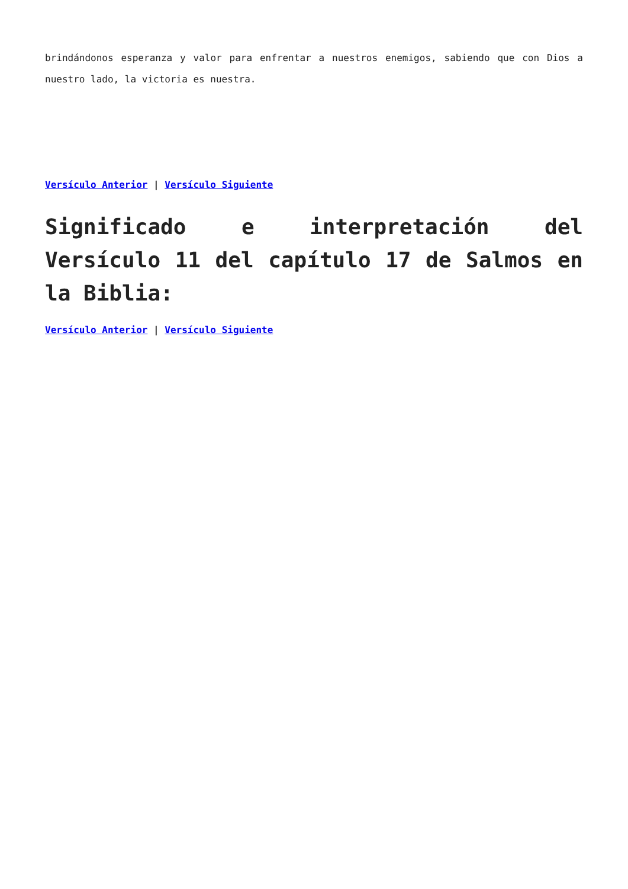brindándonos esperanza y valor para enfrentar a nuestros enemigos, sabiendo que con Dios a nuestro lado, la victoria es nuestra.
Versículo Anterior | Versículo Siguiente
Significado e interpretación del Versículo 11 del capítulo 17 de Salmos en la Biblia:
Versículo Anterior | Versículo Siguiente